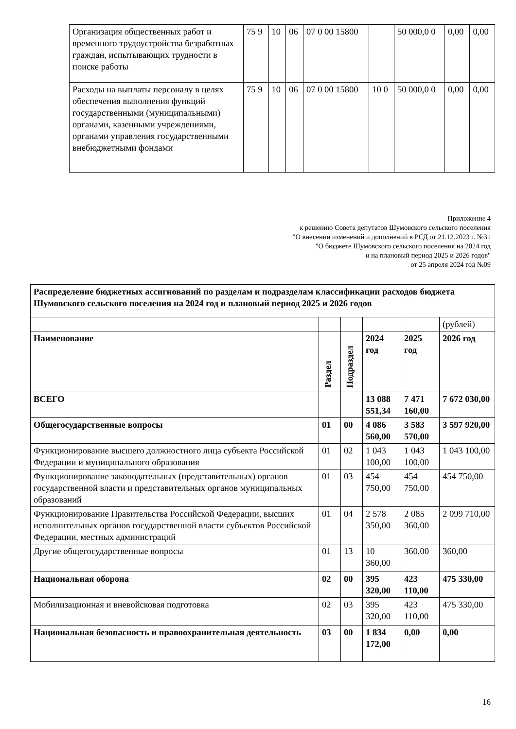| Организация общественных работ и временного трудоустройства безработных граждан, испытывающих трудности в поиске работы | 75 9 | 10 | 06 | 07 0 00 15800 | | 50 000,0 0 | 0,00 | 0,00 |
| Расходы на выплаты персоналу в целях обеспечения выполнения функций государственными (муниципальными) органами, казенными учреждениями, органами управления государственными внебюджетными фондами | 75 9 | 10 | 06 | 07 0 00 15800 | 10 0 | 50 000,0 0 | 0,00 | 0,00 |
Приложение 4
к решению Совета депутатов Шумовского сельского поселения
"О внесении изменений и дополнений в РСД от 21.12.2023 г. №31
"О бюджете Шумовского сельского поселения на 2024 год
и на плановый период 2025 и 2026 годов"
от 25 апреля 2024 год №09
| Распределение бюджетных ассигнований по разделам и подразделам классификации расходов бюджета Шумовского сельского поселения на 2024 год и плановый период 2025 и 2026 годов | | | | | |
| | | | | | (рублей) |
| Наименование | Раздел | Подраздел | 2024 год | 2025 год | 2026 год |
| ВСЕГО | | | 13 088 551,34 | 7 471 160,00 | 7 672 030,00 |
| Общегосударственные вопросы | 01 | 00 | 4 086 560,00 | 3 583 570,00 | 3 597 920,00 |
| Функционирование высшего должностного лица субъекта Российской Федерации и муниципального образования | 01 | 02 | 1 043 100,00 | 1 043 100,00 | 1 043 100,00 |
| Функционирование законодательных (представительных) органов государственной власти и представительных органов муниципальных образований | 01 | 03 | 454 750,00 | 454 750,00 | 454 750,00 |
| Функционирование Правительства Российской Федерации, высших исполнительных органов государственной власти субъектов Российской Федерации, местных администраций | 01 | 04 | 2 578 350,00 | 2 085 360,00 | 2 099 710,00 |
| Другие общегосударственные вопросы | 01 | 13 | 10 360,00 | 360,00 | 360,00 |
| Национальная оборона | 02 | 00 | 395 320,00 | 423 110,00 | 475 330,00 |
| Мобилизационная и вневойсковая подготовка | 02 | 03 | 395 320,00 | 423 110,00 | 475 330,00 |
| Национальная безопасность и правоохранительная деятельность | 03 | 00 | 1 834 172,00 | 0,00 | 0,00 |
16